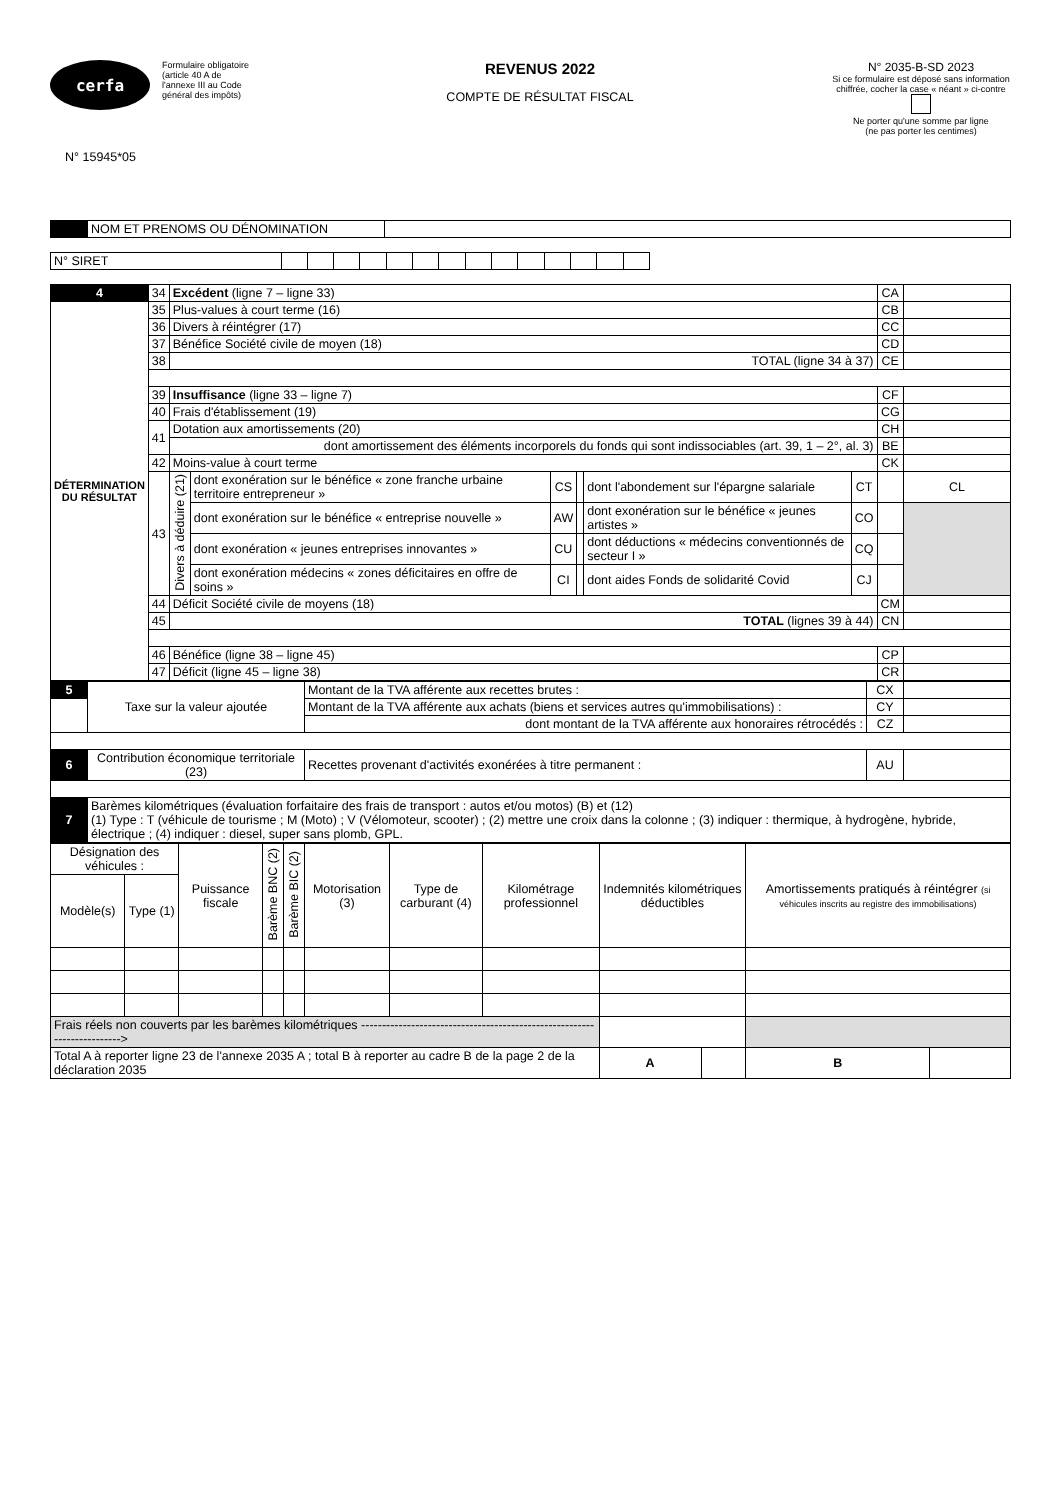cerfa
N° 15945*05
Formulaire obligatoire
(article 40 A de
l'annexe III au Code
général des impôts)
REVENUS 2022
COMPTE DE RÉSULTAT FISCAL
N° 2035-B-SD 2023
Si ce formulaire est déposé sans information chiffrée, cocher la case « néant » ci-contre
Ne porter qu'une somme par ligne
(ne pas porter les centimes)
| | NOM ET PRENOMS OU DÉNOMINATION | |
| N° SIRET | | | | | | | | | | | | | | |
| 4 | 34 | Excédent (ligne 7 – ligne 33) | | | | | | CA | |
| DÉTERMINATION DU RÉSULTAT | 35 | Plus-values à court terme (16) | | | | | | CB | |
| | 36 | Divers à réintégrer (17) | | | | | | CC | |
| | 37 | Bénéfice Société civile de moyen (18) | | | | | | CD | |
| | 38 | TOTAL (ligne 34 à 37) | | | | | | CE | |
| | 39 | Insuffisance (ligne 33 – ligne 7) | | | | | | CF | |
| | 40 | Frais d'établissement (19) | | | | | | CG | |
| | 41 | Dotation aux amortissements (20) | | | | | | CH | |
| | | dont amortissement des éléments incorporels du fonds qui sont indissociables (art. 39, 1 – 2°, al. 3) | | | | | | BE | |
| | 42 | Moins-value à court terme | | | | | | CK | |
| | 43 | Divers à déduire (21) | dont exonération sur le bénéfice « zone franche urbaine territoire entrepreneur » | CS | | dont l'abondement sur l'épargne salariale | CT | | CL |
| | | | dont exonération sur le bénéfice « entreprise nouvelle » | AW | | dont exonération sur le bénéfice « jeunes artistes » | CO | | |
| | | | dont exonération « jeunes entreprises innovantes » | CU | | dont déductions « médecins conventionnés de secteur I » | CQ | | |
| | | | dont exonération médecins « zones déficitaires en offre de soins » | CI | | dont aides Fonds de solidarité Covid | CJ | | |
| | 44 | Déficit Société civile de moyens (18) | | | | | | CM | |
| | 45 | TOTAL (lignes 39 à 44) | | | | | | CN | |
| | 46 | Bénéfice (ligne 38 – ligne 45) | | | | | | CP | |
| | 47 | Déficit (ligne 45 – ligne 38) | | | | | | CR | |
| 5 | Taxe sur la valeur ajoutée | Montant de la TVA afférente aux recettes brutes : | CX | |
| | | Montant de la TVA afférente aux achats (biens et services autres qu'immobilisations) : | CY | |
| | | dont montant de la TVA afférente aux honoraires rétrocédés : | CZ | |
| 6 | Contribution économique territoriale (23) | Recettes provenant d'activités exonérées à titre permanent : | AU | |
| 7 | Barèmes kilométriques (évaluation forfaitaire des frais de transport : autos et/ou motos) (B) et (12) (1) Type : T (véhicule de tourisme ; M (Moto) ; V (Vélomoteur, scooter) ; (2) mettre une croix dans la colonne ; (3) indiquer : thermique, à hydrogène, hybride, électrique ; (4) indiquer : diesel, super sans plomb, GPL. | | | |
| Désignation des véhicules : | | Puissance fiscale | Barème BNC (2) | Barème BIC (2) | Motorisation (3) | Type de carburant (4) | Kilométrage professionnel | Indemnités kilométriques déductibles | | Amortissements pratiqués à réintégrer (si véhicules inscrits au registre des immobilisations) | |
| Modèle(s) | Type (1) | | | | | | | | | | |
| Frais réels non couverts par les barèmes kilométriques ------------------------------------------------------------------------> | | | | | | | | | | | |
| Total A à reporter ligne 23 de l'annexe 2035 A ; total B à reporter au cadre B de la page 2 de la déclaration 2035 | | | | | | | | A | | B | |